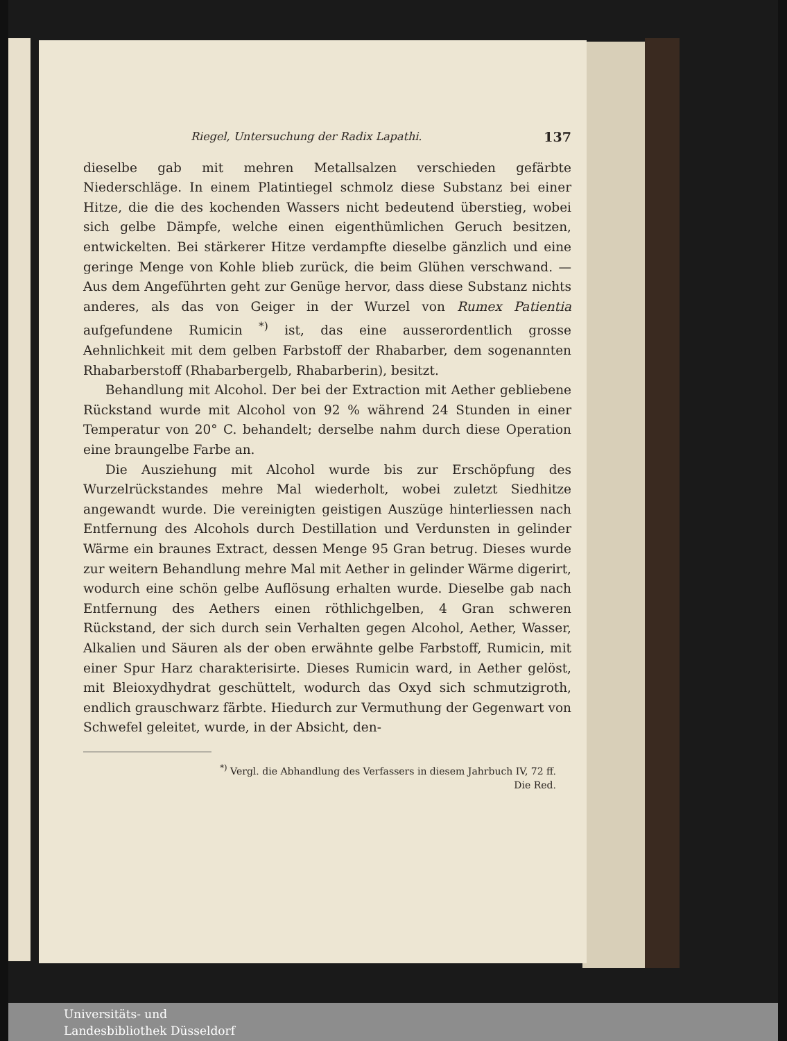Riegel, Untersuchung der Radix Lapathi. 137
dieselbe gab mit mehren Metallsalzen verschieden gefärbte Niederschläge. In einem Platintiegel schmolz diese Substanz bei einer Hitze, die die des kochenden Wassers nicht bedeutend überstieg, wobei sich gelbe Dämpfe, welche einen eigenthümlichen Geruch besitzen, entwickelten. Bei stärkerer Hitze verdampfte dieselbe gänzlich und eine geringe Menge von Kohle blieb zurück, die beim Glühen verschwand. — Aus dem Angeführten geht zur Genüge hervor, dass diese Substanz nichts anderes, als das von Geiger in der Wurzel von Rumex Patientia aufgefundene Rumicin <sup>*)</sup> ist, das eine ausserordentlich grosse Aehnlichkeit mit dem gelben Farbstoff der Rhabarber, dem sogenannten Rhabarberstoff (Rhabarbergelb, Rhabarberin), besitzt.
Behandlung mit Alcohol. Der bei der Extraction mit Aether gebliebene Rückstand wurde mit Alcohol von 92 % während 24 Stunden in einer Temperatur von 20° C. behandelt; derselbe nahm durch diese Operation eine braungelbe Farbe an.
Die Ausziehung mit Alcohol wurde bis zur Erschöpfung des Wurzelrückstandes mehre Mal wiederholt, wobei zuletzt Siedhitze angewandt wurde. Die vereinigten geistigen Auszüge hinterliessen nach Entfernung des Alcohols durch Destillation und Verdunsten in gelinder Wärme ein braunes Extract, dessen Menge 95 Gran betrug. Dieses wurde zur weitern Behandlung mehre Mal mit Aether in gelinder Wärme digerirt, wodurch eine schön gelbe Auflösung erhalten wurde. Dieselbe gab nach Entfernung des Aethers einen röthlichgelben, 4 Gran schweren Rückstand, der sich durch sein Verhalten gegen Alcohol, Aether, Wasser, Alkalien und Säuren als der oben erwähnte gelbe Farbstoff, Rumicin, mit einer Spur Harz charakterisirte. Dieses Rumicin ward, in Aether gelöst, mit Bleioxydhydrat geschüttelt, wodurch das Oxyd sich schmutzigroth, endlich grauschwarz färbte. Hiedurch zur Vermuthung der Gegenwart von Schwefel geleitet, wurde, in der Absicht, den-
<sup>*)</sup> Vergl. die Abhandlung des Verfassers in diesem Jahrbuch IV, 72 ff.
Die Red.
Universitäts- und
Landesbibliothek Düsseldorf